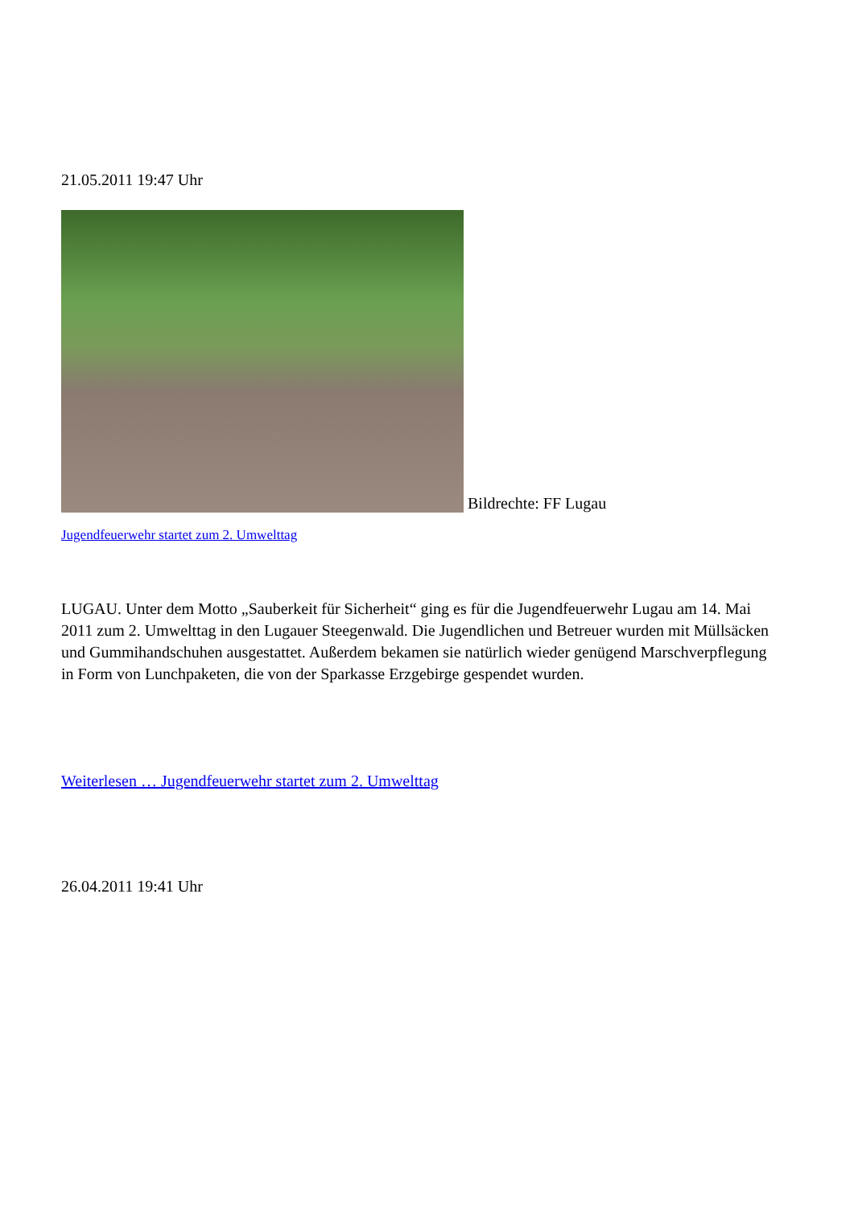21.05.2011 19:47 Uhr
Bildrechte: FF Lugau
Jugendfeuerwehr startet zum 2. Umwelttag
LUGAU. Unter dem Motto „Sauberkeit für Sicherheit“ ging es für die Jugendfeuerwehr Lugau am 14. Mai 2011 zum 2. Umwelttag in den Lugauer Steegenwald. Die Jugendlichen und Betreuer wurden mit Müllsäcken und Gummihandschuhen ausgestattet. Außerdem bekamen sie natürlich wieder genügend Marschverpflegung in Form von Lunchpaketen, die von der Sparkasse Erzgebirge gespendet wurden.
Weiterlesen … Jugendfeuerwehr startet zum 2. Umwelttag
26.04.2011 19:41 Uhr